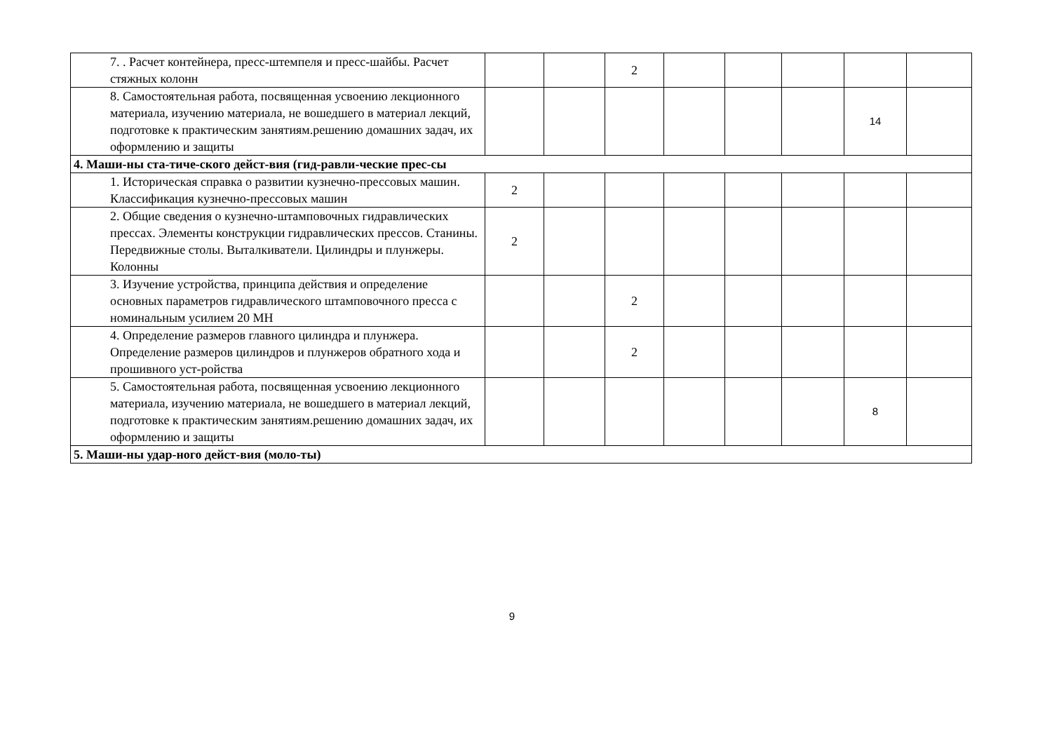| 7. . Расчет контейнера, пресс-штемпеля и пресс-шайбы. Расчет стяжных колонн | | | 2 | | | | | |
| 8. Самостоятельная работа, посвященная усвоению лекционного материала, изучению материала, не вошедшего в материал лекций, подготовке к практическим занятиям.решению домашних задач, их оформлению и защиты | | | | | | | 14 | |
| 4. Маши-ны ста-тиче-ского дейст-вия (гид-равли-ческие прес-сы | | | | | | | | |
| 1. Историческая справка о развитии кузнечно-прессовых машин. Классификация кузнечно-прессовых машин | 2 | | | | | | | |
| 2. Общие сведения о кузнечно-штамповочных гидравлических прессах. Элементы конструкции гидравлических прессов. Станины. Передвижные столы. Выталкиватели. Цилиндры и плунжеры. Колонны | 2 | | | | | | | |
| 3. Изучение устройства, принципа действия и определение основных параметров гидравлического штамповочного пресса с номинальным усилием 20 МН | | | 2 | | | | | |
| 4. Определение размеров главного цилиндра и плунжера. Определение размеров цилиндров и плунжеров обратного хода и прошивного уст-ройства | | | 2 | | | | | |
| 5. Самостоятельная работа, посвященная усвоению лекционного материала, изучению материала, не вошедшего в материал лекций, подготовке к практическим занятиям.решению домашних задач, их оформлению и защиты | | | | | | | 8 | |
| 5. Маши-ны удар-ного дейст-вия (моло-ты) | | | | | | | | |
9